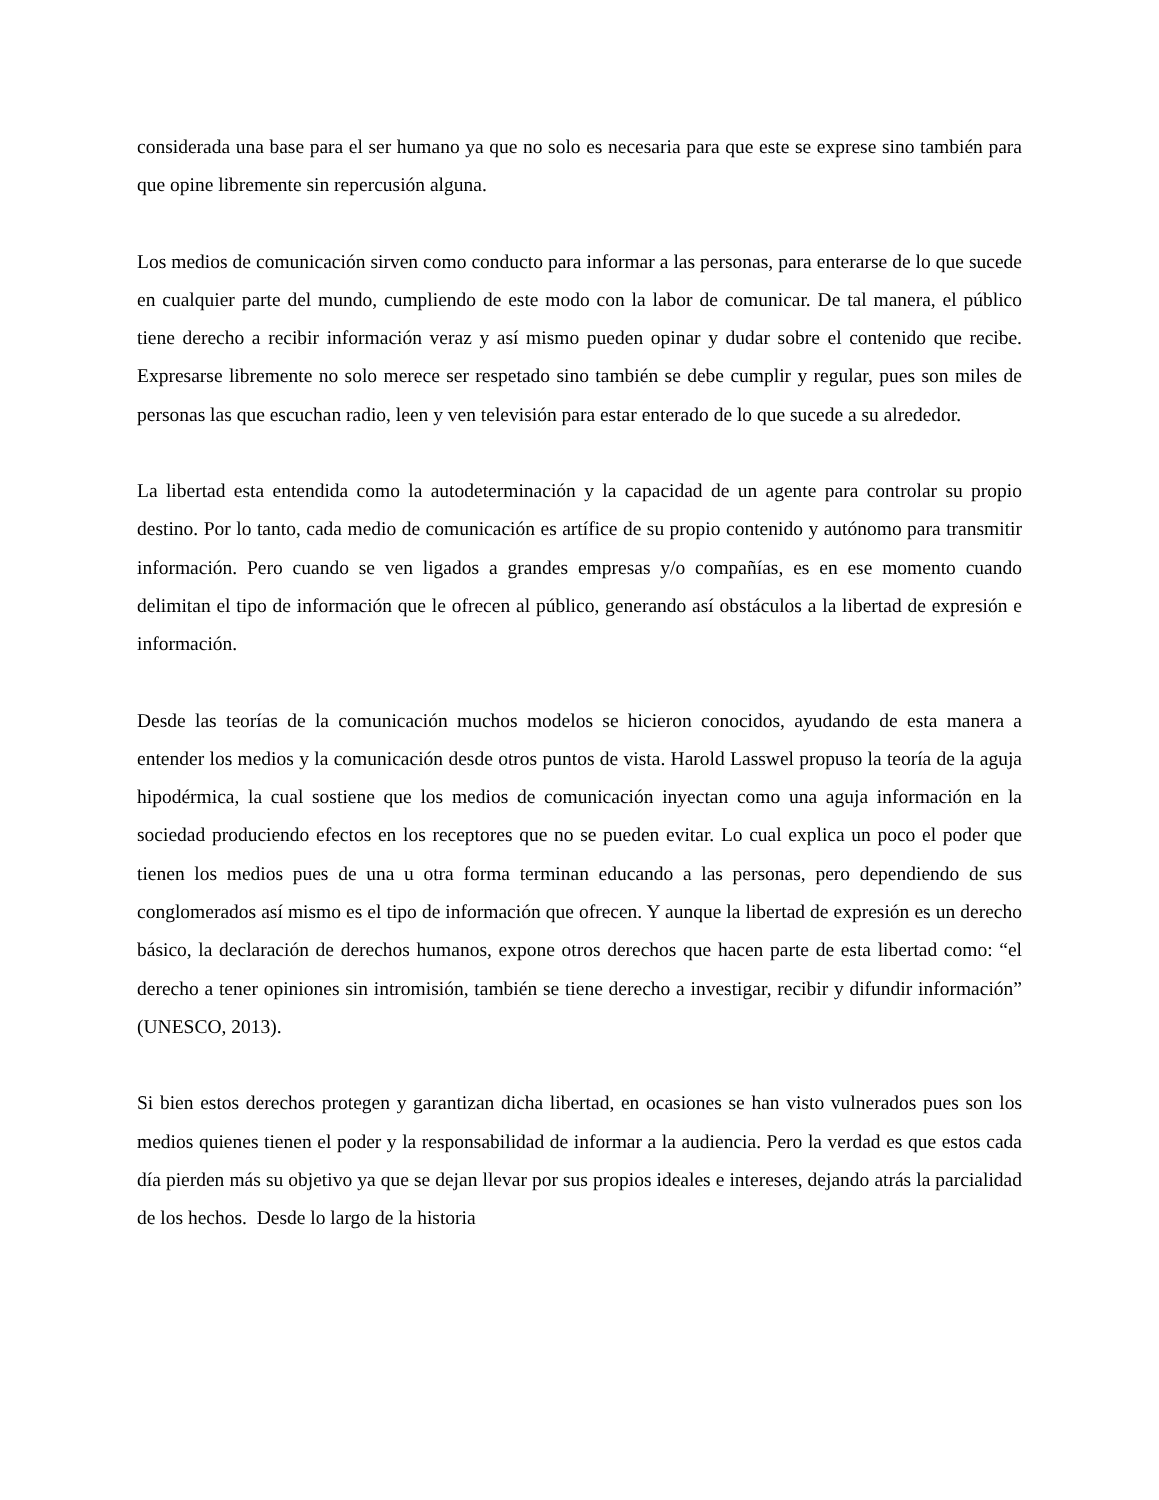considerada una base para el ser humano ya que no solo es necesaria para que este se exprese sino también para que opine libremente sin repercusión alguna.
Los medios de comunicación sirven como conducto para informar a las personas, para enterarse de lo que sucede en cualquier parte del mundo, cumpliendo de este modo con la labor de comunicar. De tal manera, el público tiene derecho a recibir información veraz y así mismo pueden opinar y dudar sobre el contenido que recibe. Expresarse libremente no solo merece ser respetado sino también se debe cumplir y regular, pues son miles de personas las que escuchan radio, leen y ven televisión para estar enterado de lo que sucede a su alrededor.
La libertad esta entendida como la autodeterminación y la capacidad de un agente para controlar su propio destino. Por lo tanto, cada medio de comunicación es artífice de su propio contenido y autónomo para transmitir información. Pero cuando se ven ligados a grandes empresas y/o compañías, es en ese momento cuando delimitan el tipo de información que le ofrecen al público, generando así obstáculos a la libertad de expresión e información.
Desde las teorías de la comunicación muchos modelos se hicieron conocidos, ayudando de esta manera a entender los medios y la comunicación desde otros puntos de vista. Harold Lasswel propuso la teoría de la aguja hipodérmica, la cual sostiene que los medios de comunicación inyectan como una aguja información en la sociedad produciendo efectos en los receptores que no se pueden evitar. Lo cual explica un poco el poder que tienen los medios pues de una u otra forma terminan educando a las personas, pero dependiendo de sus conglomerados así mismo es el tipo de información que ofrecen. Y aunque la libertad de expresión es un derecho básico, la declaración de derechos humanos, expone otros derechos que hacen parte de esta libertad como: “el derecho a tener opiniones sin intromisión, también se tiene derecho a investigar, recibir y difundir información” (UNESCO, 2013).
Si bien estos derechos protegen y garantizan dicha libertad, en ocasiones se han visto vulnerados pues son los medios quienes tienen el poder y la responsabilidad de informar a la audiencia. Pero la verdad es que estos cada día pierden más su objetivo ya que se dejan llevar por sus propios ideales e intereses, dejando atrás la parcialidad de los hechos. Desde lo largo de la historia